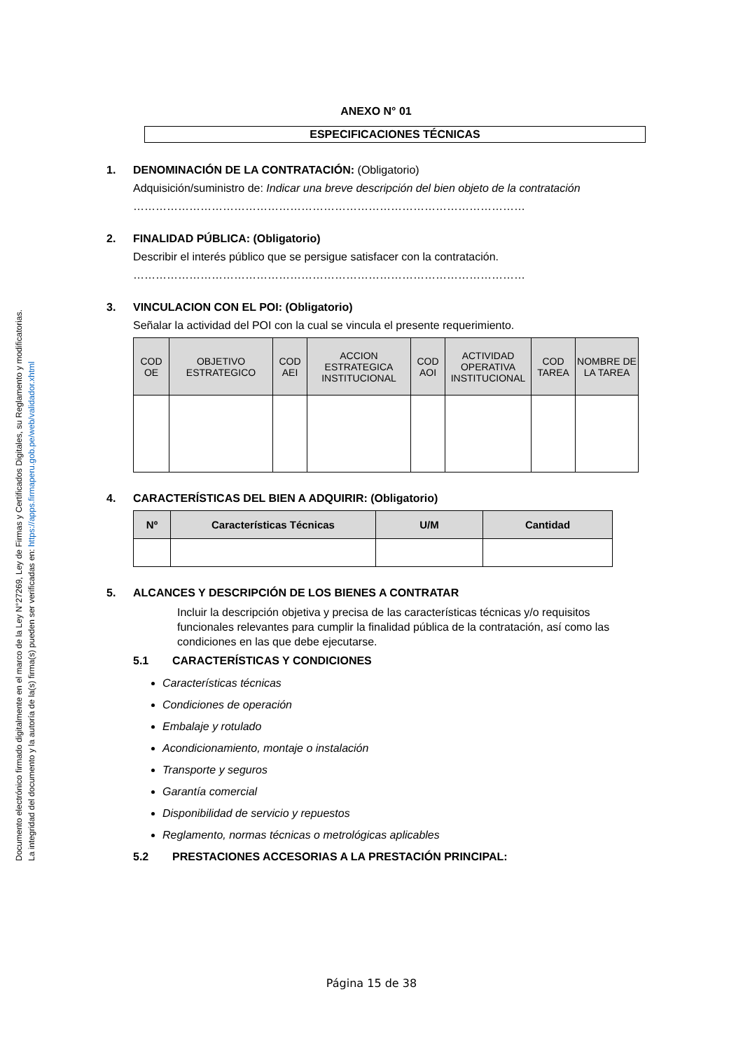Documento electrónico firmado digitalmente en el marco de la Ley N°27269, Ley de Firmas y Certificados Digitales, su Reglamento y modificatorias.
La integridad del documento y la autoría de la(s) firma(s) pueden ser verificadas en: https://apps.firmaperu.gob.pe/web/validador.xhtml
ANEXO N° 01
ESPECIFICACIONES TÉCNICAS
1. DENOMINACIÓN DE LA CONTRATACIÓN: (Obligatorio)
Adquisición/suministro de: Indicar una breve descripción del bien objeto de la contratación
……………………………………………………………………………………………
2. FINALIDAD PÚBLICA: (Obligatorio)
Describir el interés público que se persigue satisfacer con la contratación.
……………………………………………………………………………………………
3. VINCULACION CON EL POI: (Obligatorio)
Señalar la actividad del POI con la cual se vincula el presente requerimiento.
| COD OE | OBJETIVO ESTRATEGICO | COD AEI | ACCION ESTRATEGICA INSTITUCIONAL | COD AOI | ACTIVIDAD OPERATIVA INSTITUCIONAL | COD TAREA | NOMBRE DE LA TAREA |
| --- | --- | --- | --- | --- | --- | --- | --- |
4. CARACTERÍSTICAS DEL BIEN A ADQUIRIR: (Obligatorio)
| Nº | Características Técnicas | U/M | Cantidad |
| --- | --- | --- | --- |
5. ALCANCES Y DESCRIPCIÓN DE LOS BIENES A CONTRATAR
Incluir la descripción objetiva y precisa de las características técnicas y/o requisitos funcionales relevantes para cumplir la finalidad pública de la contratación, así como las condiciones en las que debe ejecutarse.
5.1 CARACTERÍSTICAS Y CONDICIONES
Características técnicas
Condiciones de operación
Embalaje y rotulado
Acondicionamiento, montaje o instalación
Transporte y seguros
Garantía comercial
Disponibilidad de servicio y repuestos
Reglamento, normas técnicas o metrológicas aplicables
5.2 PRESTACIONES ACCESORIAS A LA PRESTACIÓN PRINCIPAL:
Página 15 de 38